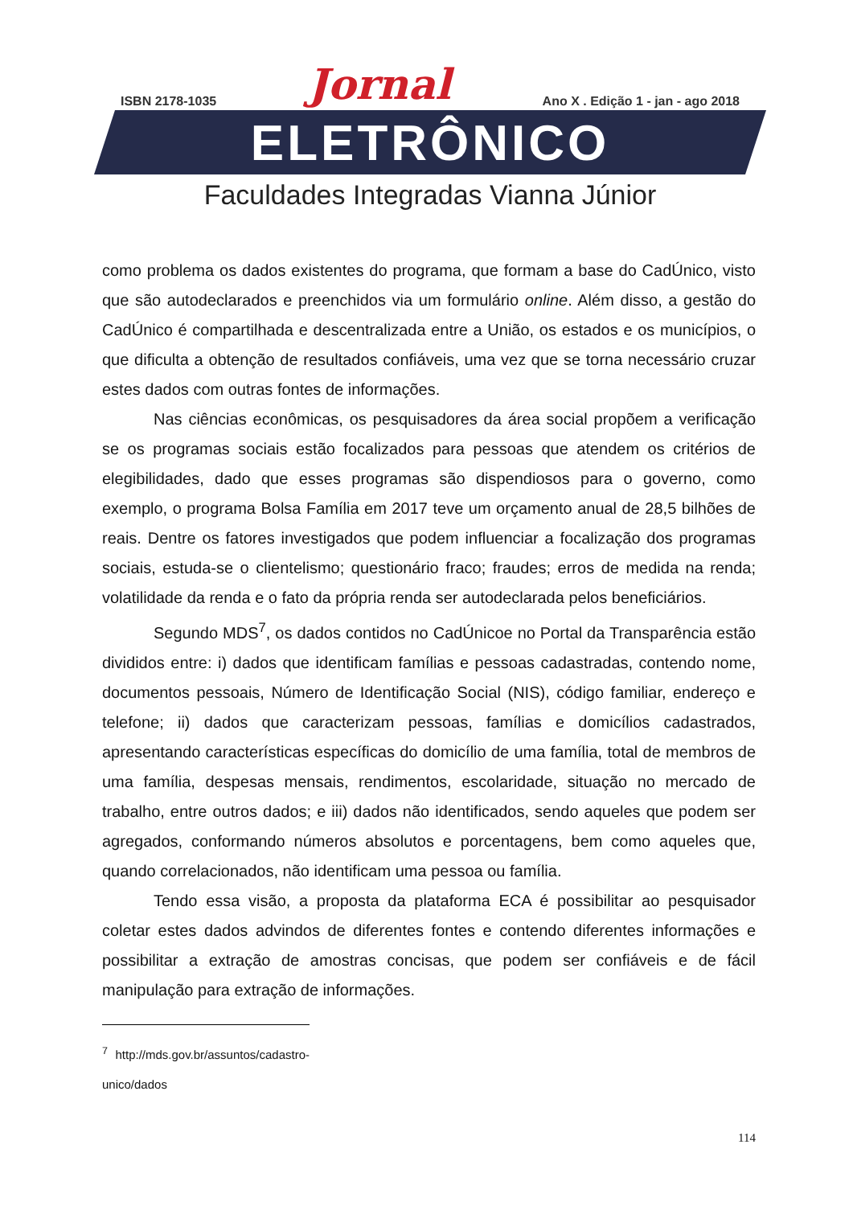ISBN 2178-1035 Jornal Ano X . Edição 1 - jan - ago 2018
ELETRÔNICO
Faculdades Integradas Vianna Júnior
como problema os dados existentes do programa, que formam a base do CadÚnico, visto que são autodeclarados e preenchidos via um formulário online. Além disso, a gestão do CadÚnico é compartilhada e descentralizada entre a União, os estados e os municípios, o que dificulta a obtenção de resultados confiáveis, uma vez que se torna necessário cruzar estes dados com outras fontes de informações.
Nas ciências econômicas, os pesquisadores da área social propõem a verificação se os programas sociais estão focalizados para pessoas que atendem os critérios de elegibilidades, dado que esses programas são dispendiosos para o governo, como exemplo, o programa Bolsa Família em 2017 teve um orçamento anual de 28,5 bilhões de reais. Dentre os fatores investigados que podem influenciar a focalização dos programas sociais, estuda-se o clientelismo; questionário fraco; fraudes; erros de medida na renda; volatilidade da renda e o fato da própria renda ser autodeclarada pelos beneficiários.
Segundo MDS<sup>7</sup>, os dados contidos no CadÚnicoe no Portal da Transparência estão divididos entre: i) dados que identificam famílias e pessoas cadastradas, contendo nome, documentos pessoais, Número de Identificação Social (NIS), código familiar, endereço e telefone; ii) dados que caracterizam pessoas, famílias e domicílios cadastrados, apresentando características específicas do domicílio de uma família, total de membros de uma família, despesas mensais, rendimentos, escolaridade, situação no mercado de trabalho, entre outros dados; e iii) dados não identificados, sendo aqueles que podem ser agregados, conformando números absolutos e porcentagens, bem como aqueles que, quando correlacionados, não identificam uma pessoa ou família.
Tendo essa visão, a proposta da plataforma ECA é possibilitar ao pesquisador coletar estes dados advindos de diferentes fontes e contendo diferentes informações e possibilitar a extração de amostras concisas, que podem ser confiáveis e de fácil manipulação para extração de informações.
<sup>7</sup> http://mds.gov.br/assuntos/cadastro-unico/dados
114